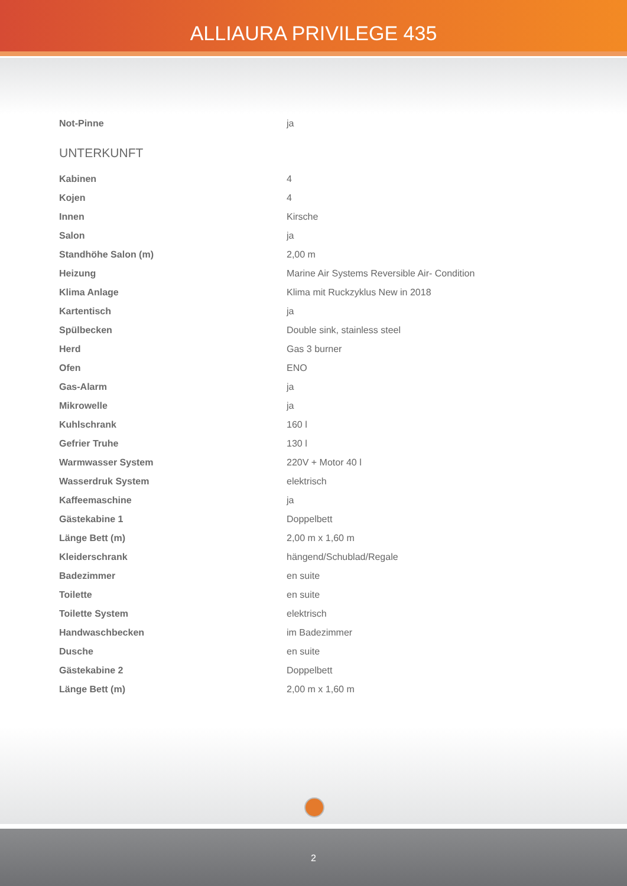ALLIAURA PRIVILEGE 435
| Not-Pinne | ja |
UNTERKUNFT
| Kabinen | 4 |
| Kojen | 4 |
| Innen | Kirsche |
| Salon | ja |
| Standhöhe Salon (m) | 2,00 m |
| Heizung | Marine Air Systems Reversible Air- Condition |
| Klima Anlage | Klima mit Ruckzyklus New in 2018 |
| Kartentisch | ja |
| Spülbecken | Double sink, stainless steel |
| Herd | Gas 3 burner |
| Ofen | ENO |
| Gas-Alarm | ja |
| Mikrowelle | ja |
| Kuhlschrank | 160 l |
| Gefrier Truhe | 130 l |
| Warmwasser System | 220V + Motor 40 l |
| Wasserdruk System | elektrisch |
| Kaffeemaschine | ja |
| Gästekabine 1 | Doppelbett |
| Länge Bett (m) | 2,00 m x 1,60 m |
| Kleiderschrank | hängend/Schublad/Regale |
| Badezimmer | en suite |
| Toilette | en suite |
| Toilette System | elektrisch |
| Handwaschbecken | im Badezimmer |
| Dusche | en suite |
| Gästekabine 2 | Doppelbett |
| Länge Bett (m) | 2,00 m x 1,60 m |
2